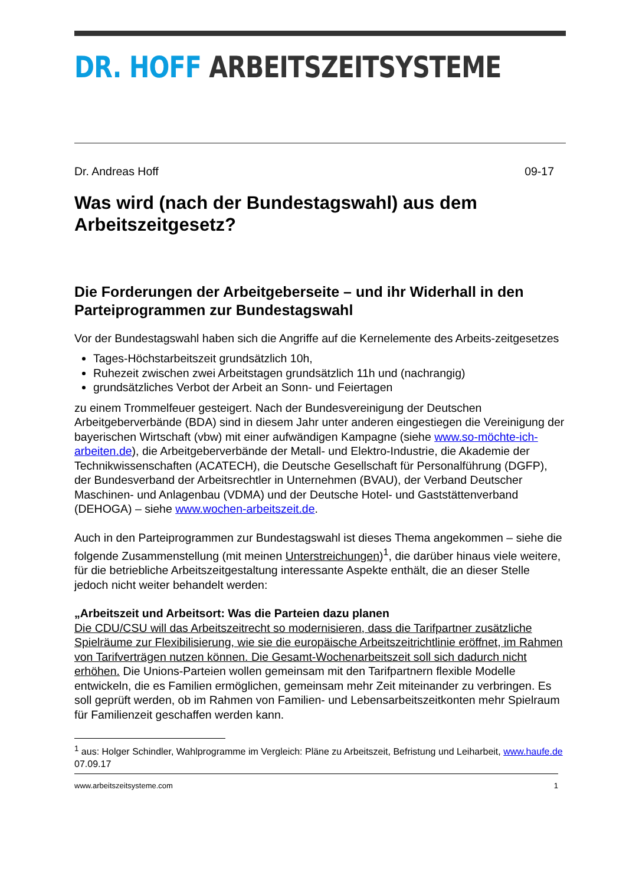DR. HOFF ARBEITSZEITSYSTEME
Dr. Andreas Hoff 09-17
Was wird (nach der Bundestagswahl) aus dem Arbeitszeitgesetz?
Die Forderungen der Arbeitgeberseite – und ihr Widerhall in den Parteiprogrammen zur Bundestagswahl
Vor der Bundestagswahl haben sich die Angriffe auf die Kernelemente des Arbeits-zeitgesetzes
Tages-Höchstarbeitszeit grundsätzlich 10h,
Ruhezeit zwischen zwei Arbeitstagen grundsätzlich 11h und (nachrangig)
grundsätzliches Verbot der Arbeit an Sonn- und Feiertagen
zu einem Trommelfeuer gesteigert. Nach der Bundesvereinigung der Deutschen Arbeitgeberverbände (BDA) sind in diesem Jahr unter anderen eingestiegen die Vereinigung der bayerischen Wirtschaft (vbw) mit einer aufwändigen Kampagne (siehe www.so-möchte-ich-arbeiten.de), die Arbeitgeberverbände der Metall- und Elektro-Industrie, die Akademie der Technikwissenschaften (ACATECH), die Deutsche Gesellschaft für Personalführung (DGFP), der Bundesverband der Arbeitsrechtler in Unternehmen (BVAU), der Verband Deutscher Maschinen- und Anlagenbau (VDMA) und der Deutsche Hotel- und Gaststättenverband (DEHOGA) – siehe www.wochen-arbeitszeit.de.
Auch in den Parteiprogrammen zur Bundestagswahl ist dieses Thema angekommen – siehe die folgende Zusammenstellung (mit meinen Unterstreichungen)<sup>1</sup>, die darüber hinaus viele weitere, für die betriebliche Arbeitszeitgestaltung interessante Aspekte enthält, die an dieser Stelle jedoch nicht weiter behandelt werden:
„Arbeitszeit und Arbeitsort: Was die Parteien dazu planen
Die CDU/CSU will das Arbeitszeitrecht so modernisieren, dass die Tarifpartner zusätzliche Spielräume zur Flexibilisierung, wie sie die europäische Arbeitszeitrichtlinie eröffnet, im Rahmen von Tarifverträgen nutzen können. Die Gesamt-Wochenarbeitszeit soll sich dadurch nicht erhöhen. Die Unions-Parteien wollen gemeinsam mit den Tarifpartnern flexible Modelle entwickeln, die es Familien ermöglichen, gemeinsam mehr Zeit miteinander zu verbringen. Es soll geprüft werden, ob im Rahmen von Familien- und Lebensarbeitszeitkonten mehr Spielraum für Familienzeit geschaffen werden kann.
<sup>1</sup> aus: Holger Schindler, Wahlprogramme im Vergleich: Pläne zu Arbeitszeit, Befristung und Leiharbeit, www.haufe.de 07.09.17
www.arbeitszeitsysteme.com 1